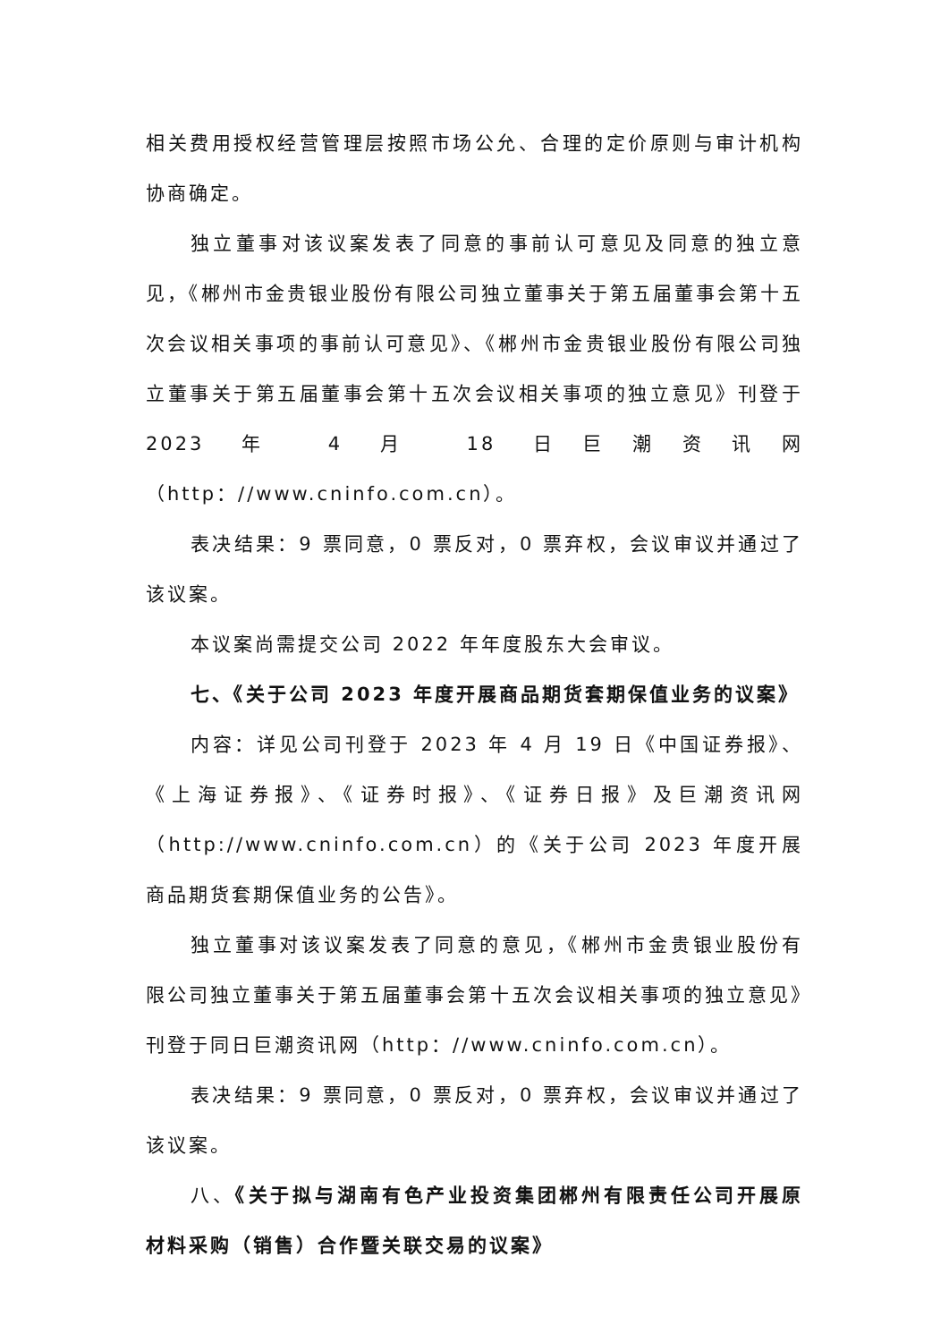相关费用授权经营管理层按照市场公允、合理的定价原则与审计机构协商确定。
独立董事对该议案发表了同意的事前认可意见及同意的独立意见，《郴州市金贵银业股份有限公司独立董事关于第五届董事会第十五次会议相关事项的事前认可意见》、《郴州市金贵银业股份有限公司独立董事关于第五届董事会第十五次会议相关事项的独立意见》刊登于 2023 年 4 月 18 日巨潮资讯网（http：//www.cninfo.com.cn）。
表决结果：9 票同意，0 票反对，0 票弃权，会议审议并通过了该议案。
本议案尚需提交公司 2022 年年度股东大会审议。
七、《关于公司 2023 年度开展商品期货套期保值业务的议案》
内容：详见公司刊登于 2023 年 4 月 19 日《中国证券报》、《上海证券报》、《证券时报》、《证券日报》及巨潮资讯网（http://www.cninfo.com.cn）的《关于公司 2023 年度开展商品期货套期保值业务的公告》。
独立董事对该议案发表了同意的意见，《郴州市金贵银业股份有限公司独立董事关于第五届董事会第十五次会议相关事项的独立意见》刊登于同日巨潮资讯网（http：//www.cninfo.com.cn）。
表决结果：9 票同意，0 票反对，0 票弃权，会议审议并通过了该议案。
八、《关于拟与湖南有色产业投资集团郴州有限责任公司开展原材料采购（销售）合作暨关联交易的议案》